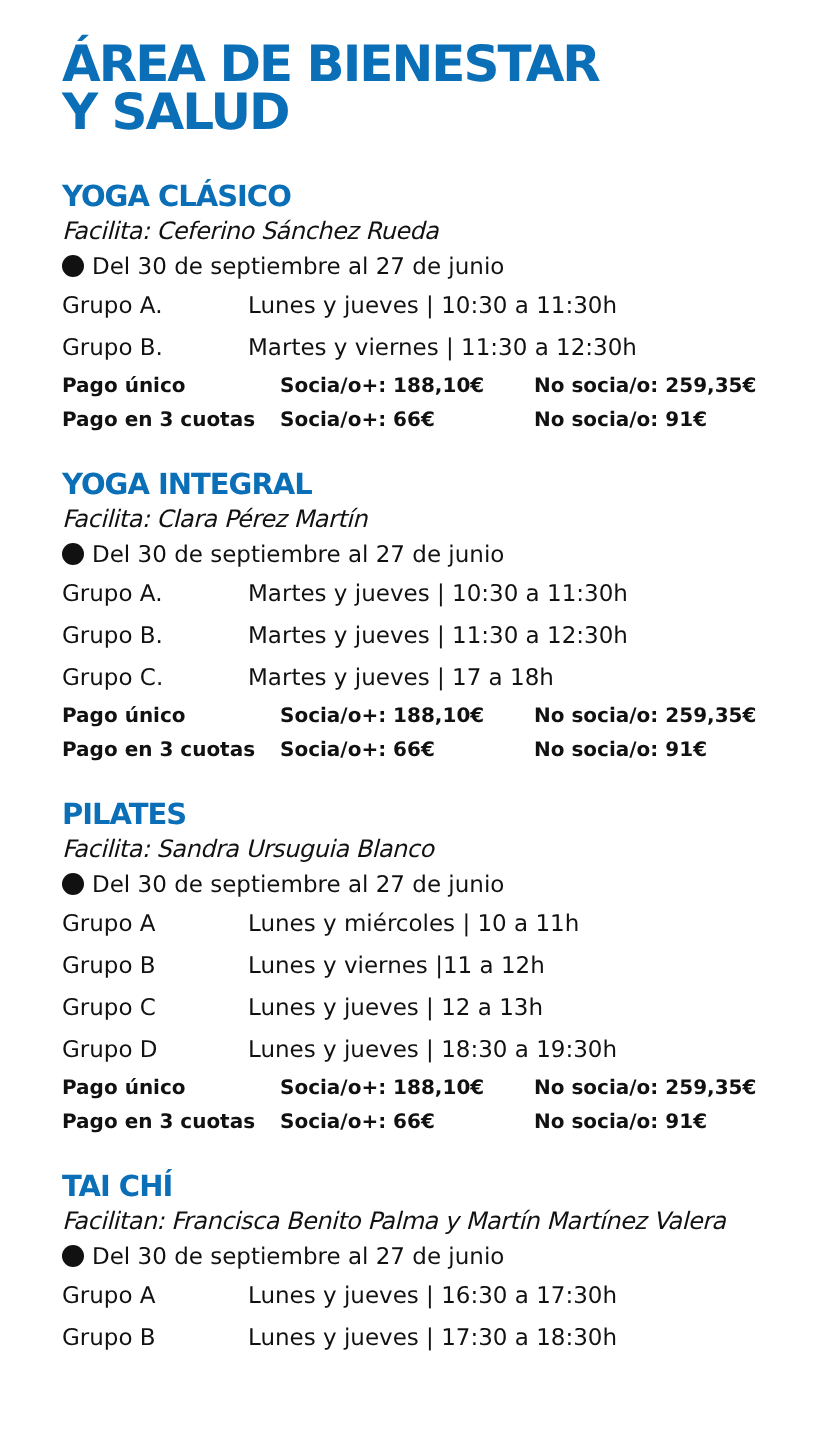ÁREA DE BIENESTAR
Y SALUD
YOGA CLÁSICO
Facilita: Ceferino Sánchez Rueda
Del 30 de septiembre al 27 de junio
| Grupo A. | Lunes y jueves / 10:30 a 11:30h |
| Grupo B. | Martes y viernes / 11:30 a 12:30h |
| Pago único | Socia/o+: 188,10€ | No socia/o: 259,35€ |
| Pago en 3 cuotas | Socia/o+: 66€ | No socia/o: 91€ |
YOGA INTEGRAL
Facilita: Clara Pérez Martín
Del 30 de septiembre al 27 de junio
| Grupo A. | Martes y jueves / 10:30 a 11:30h |
| Grupo B. | Martes y jueves / 11:30 a 12:30h |
| Grupo C. | Martes y jueves / 17 a 18h |
| Pago único | Socia/o+: 188,10€ | No socia/o: 259,35€ |
| Pago en 3 cuotas | Socia/o+: 66€ | No socia/o: 91€ |
PILATES
Facilita: Sandra Ursuguia Blanco
Del 30 de septiembre al 27 de junio
| Grupo A | Lunes y miércoles / 10 a 11h |
| Grupo B | Lunes y viernes /11 a 12h |
| Grupo C | Lunes y jueves / 12 a 13h |
| Grupo D | Lunes y jueves / 18:30 a 19:30h |
| Pago único | Socia/o+: 188,10€ | No socia/o: 259,35€ |
| Pago en 3 cuotas | Socia/o+: 66€ | No socia/o: 91€ |
TAI CHÍ
Facilitan: Francisca Benito Palma y Martín Martínez Valera
Del 30 de septiembre al 27 de junio
| Grupo A | Lunes y jueves / 16:30 a 17:30h |
| Grupo B | Lunes y jueves / 17:30 a 18:30h |